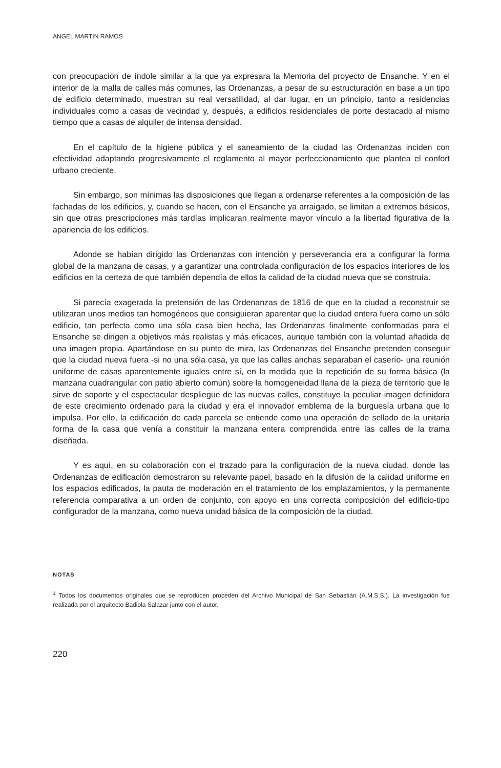ANGEL MARTIN RAMOS
con preocupación de índole similar a la que ya expresara la Memoria del proyecto de Ensanche. Y en el interior de la malla de calles más comunes, las Ordenanzas, a pesar de su estructuración en base a un tipo de edificio determinado, muestran su real versatilidad, al dar lugar, en un principio, tanto a residencias individuales como a casas de vecindad y, después, a edificios residenciales de porte destacado al mismo tiempo que a casas de alquiler de intensa densidad.
En el capítulo de la higiene pública y el saneamiento de la ciudad las Ordenanzas inciden con efectividad adaptando progresivamente el reglamento al mayor perfeccionamiento que plantea el confort urbano creciente.
Sin embargo, son mínimas las disposiciones que llegan a ordenarse referentes a la composición de las fachadas de los edificios, y, cuando se hacen, con el Ensanche ya arraigado, se limitan a extremos básicos, sin que otras prescripciones más tardías implicaran realmente mayor vínculo a la libertad figurativa de la apariencia de los edificios.
Adonde se habían dirigido las Ordenanzas con intención y perseverancia era a configurar la forma global de la manzana de casas, y a garantizar una controlada configuración de los espacios interiores de los edificios en la certeza de que también dependía de ellos la calidad de la ciudad nueva que se construía.
Si parecía exagerada la pretensión de las Ordenanzas de 1816 de que en la ciudad a reconstruir se utilizaran unos medios tan homogéneos que consiguieran aparentar que la ciudad entera fuera como un sólo edificio, tan perfecta como una sóla casa bien hecha, las Ordenanzas finalmente conformadas para el Ensanche se dirigen a objetivos más realistas y más eficaces, aunque también con la voluntad añadida de una imagen propia. Apartándose en su punto de mira, las Ordenanzas del Ensanche pretenden conseguir que la ciudad nueva fuera -si no una sóla casa, ya que las calles anchas separaban el caserío- una reunión uniforme de casas aparentemente iguales entre sí, en la medida que la repetición de su forma básica (la manzana cuadrangular con patio abierto común) sobre la homogeneidad llana de la pieza de territorio que le sirve de soporte y el espectacular despliegue de las nuevas calles, constituye la peculiar imagen definidora de este crecimiento ordenado para la ciudad y era el innovador emblema de la burguesía urbana que lo impulsa. Por ello, la edificación de cada parcela se entiende como una operación de sellado de la unitaria forma de la casa que venía a constituir la manzana entera comprendida entre las calles de la trama diseñada.
Y es aquí, en su colaboración con el trazado para la configuración de la nueva ciudad, donde las Ordenanzas de edificación demostraron su relevante papel, basado en la difusión de la calidad uniforme en los espacios edificados, la pauta de moderación en el tratamiento de los emplazamientos, y la permanente referencia comparativa a un orden de conjunto, con apoyo en una correcta composición del edificio-tipo configurador de la manzana, como nueva unidad básica de la composición de la ciudad.
NOTAS
<sup>1</sup> Todos los documentos originales que se reproducen proceden del Archivo Municipal de San Sebastián (A.M.S.S.). La investigación fue realizada por el arquitecto Badiola Salazar junto con el autor.
220